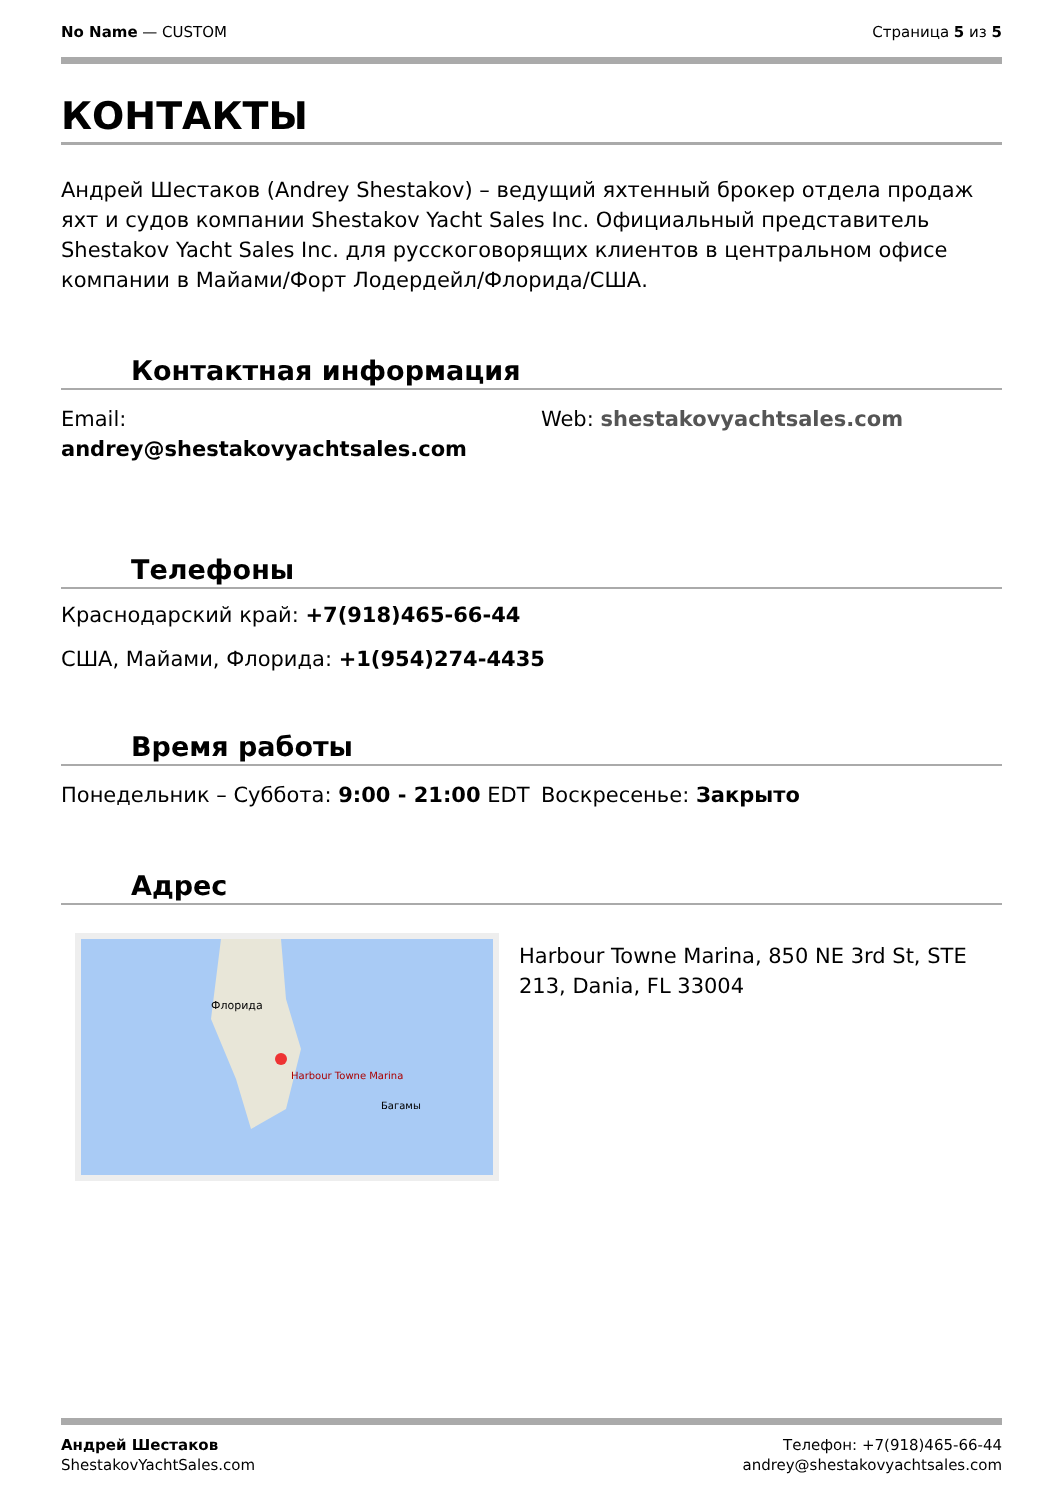No Name — CUSTOM Страница 5 из 5
КОНТАКТЫ
Андрей Шестаков (Andrey Shestakov) – ведущий яхтенный брокер отдела продаж яхт и судов компании Shestakov Yacht Sales Inc. Официальный представитель Shestakov Yacht Sales Inc. для русскоговорящих клиентов в центральном офисе компании в Майами/Форт Лодердейл/Флорида/США.
Контактная информация
Email:
andrey@shestakovyachtsales.com
Web: shestakovyachtsales.com
Телефоны
Краснодарский край: +7(918)465-66-44
США, Майами, Флорида: +1(954)274-4435
Время работы
Понедельник – Суббота: 9:00 - 21:00 EDT
Воскресенье: Закрыто
Адрес
Harbour Towne Marina
Флорида
Багамы
Harbour Towne Marina, 850 NE 3rd St, STE 213, Dania, FL 33004
Андрей Шестаков
ShestakovYachtSales.com
Телефон: +7(918)465-66-44
andrey@shestakovyachtsales.com